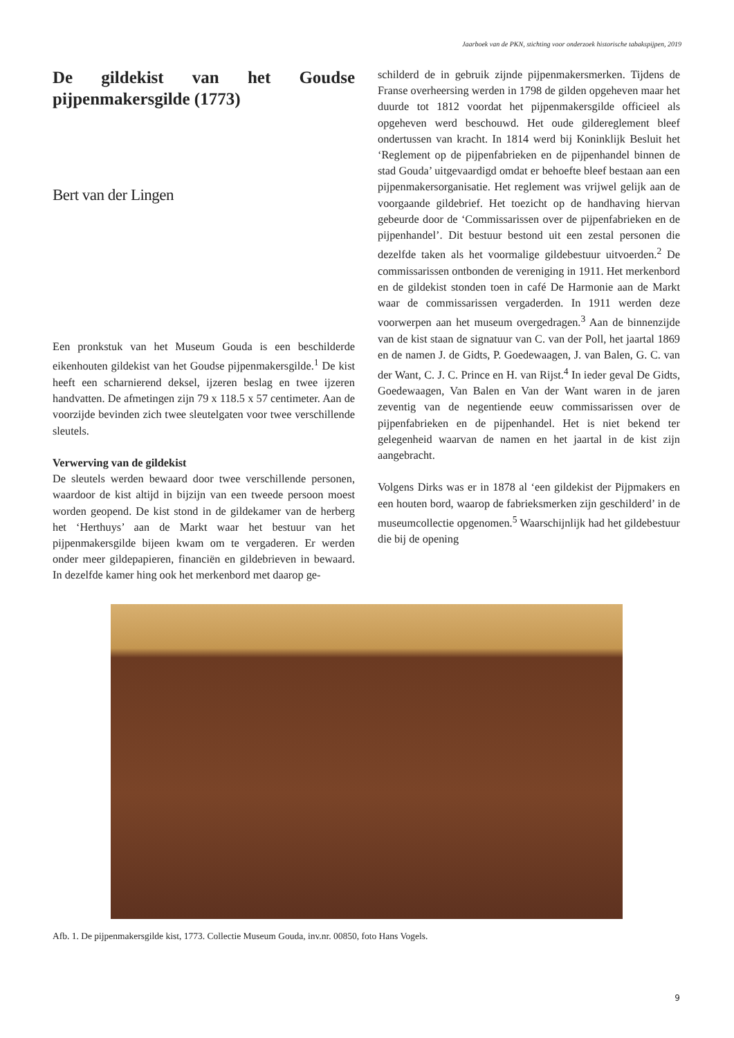Jaarboek van de PKN, stichting voor onderzoek historische tabakspijpen, 2019
De gildekist van het Goudse pijpenmakersgilde (1773)
Bert van der Lingen
Een pronkstuk van het Museum Gouda is een beschilderde eikenhouten gildekist van het Goudse pijpenmakersgilde.<sup>1</sup> De kist heeft een scharnierend deksel, ijzeren beslag en twee ijzeren handvatten. De afmetingen zijn 79 x 118.5 x 57 centimeter. Aan de voorzijde bevinden zich twee sleutelgaten voor twee verschillende sleutels.
Verwerving van de gildekist
De sleutels werden bewaard door twee verschillende personen, waardoor de kist altijd in bijzijn van een tweede persoon moest worden geopend. De kist stond in de gildekamer van de herberg het ‘Herthuys’ aan de Markt waar het bestuur van het pijpenmakersgilde bijeen kwam om te vergaderen. Er werden onder meer gildepapieren, financiën en gildebrieven in bewaard. In dezelfde kamer hing ook het merkenbord met daarop ge-
schilderd de in gebruik zijnde pijpenmakersmerken. Tijdens de Franse overheersing werden in 1798 de gilden opgeheven maar het duurde tot 1812 voordat het pijpenmakersgilde officieel als opgeheven werd beschouwd. Het oude gildereglement bleef ondertussen van kracht. In 1814 werd bij Koninklijk Besluit het ‘Reglement op de pijpenfabrieken en de pijpenhandel binnen de stad Gouda’ uitgevaardigd omdat er behoefte bleef bestaan aan een pijpenmakersorganisatie. Het reglement was vrijwel gelijk aan de voorgaande gildebrief. Het toezicht op de handhaving hiervan gebeurde door de ‘Commissarissen over de pijpenfabrieken en de pijpenhandel’. Dit bestuur bestond uit een zestal personen die dezelfde taken als het voormalige gildebestuur uitvoerden.<sup>2</sup> De commissarissen ontbonden de vereniging in 1911. Het merkenbord en de gildekist stonden toen in café De Harmonie aan de Markt waar de commissarissen vergaderden. In 1911 werden deze voorwerpen aan het museum overgedragen.<sup>3</sup> Aan de binnenzijde van de kist staan de signatuur van C. van der Poll, het jaartal 1869 en de namen J. de Gidts, P. Goedewaagen, J. van Balen, G. C. van der Want, C. J. C. Prince en H. van Rijst.<sup>4</sup> In ieder geval De Gidts, Goedewaagen, Van Balen en Van der Want waren in de jaren zeventig van de negentiende eeuw commissarissen over de pijpenfabrieken en de pijpenhandel. Het is niet bekend ter gelegenheid waarvan de namen en het jaartal in de kist zijn aangebracht.
Volgens Dirks was er in 1878 al ‘een gildekist der Pijpmakers en een houten bord, waarop de fabrieksmerken zijn geschilderd’ in de museumcollectie opgenomen.<sup>5</sup> Waarschijnlijk had het gildebestuur die bij de opening
Afb. 1. De pijpenmakersgilde kist, 1773. Collectie Museum Gouda, inv.nr. 00850, foto Hans Vogels.
9